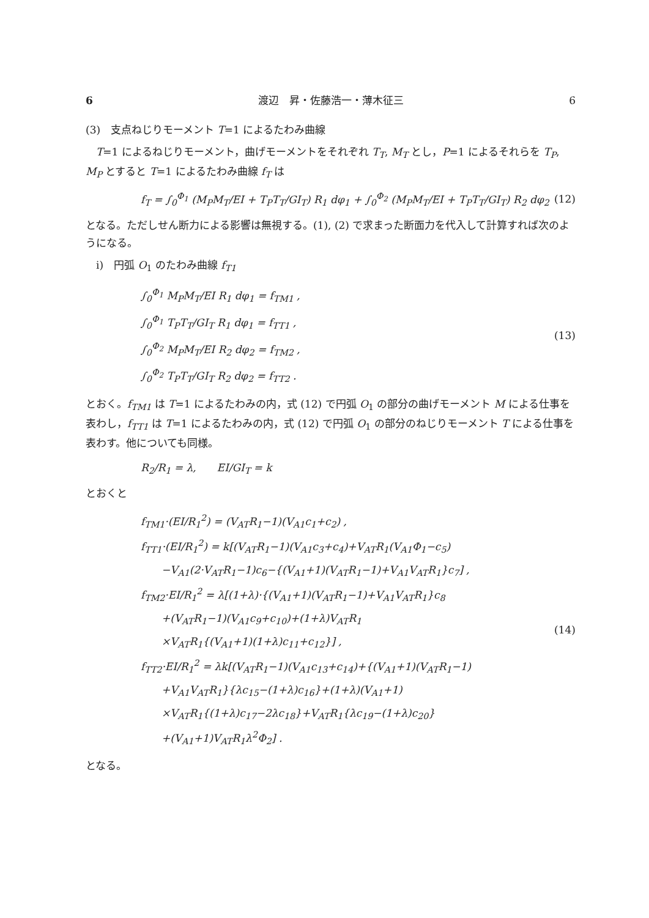6 渡辺　昇・佐藤浩一・薄木征三 6
(3)　支点ねじりモーメント T=1 によるたわみ曲線
　T=1 によるねじりモーメント，曲げモーメントをそれぞれ T<sub>T</sub>, M<sub>T</sub> とし，P=1 によるそれらを T<sub>P</sub>, M<sub>P</sub> とすると T=1 によるたわみ曲線 f<sub>T</sub> は
f<sub>T</sub> = ∫<sub>0</sub><sup>Φ<sub>1</sub></sup> (M<sub>P</sub>M<sub>T</sub>/EI + T<sub>P</sub>T<sub>T</sub>/GI<sub>T</sub>) R<sub>1</sub> dφ<sub>1</sub> + ∫<sub>0</sub><sup>Φ<sub>2</sub></sup> (M<sub>P</sub>M<sub>T</sub>/EI + T<sub>P</sub>T<sub>T</sub>/GI<sub>T</sub>) R<sub>2</sub> dφ<sub>2</sub> (12)
となる。ただしせん断力による影響は無視する。(1), (2) で求まった断面力を代入して計算すれば次のようになる。
　i)　円弧 O<sub>1</sub> のたわみ曲線 f<sub>T1</sub>
∫<sub>0</sub><sup>Φ<sub>1</sub></sup> M<sub>P</sub>M<sub>T</sub>/EI R<sub>1</sub> dφ<sub>1</sub> = f<sub>TM1</sub> ,
∫<sub>0</sub><sup>Φ<sub>1</sub></sup> T<sub>P</sub>T<sub>T</sub>/GI<sub>T</sub> R<sub>1</sub> dφ<sub>1</sub> = f<sub>TT1</sub> ,
∫<sub>0</sub><sup>Φ<sub>2</sub></sup> M<sub>P</sub>M<sub>T</sub>/EI R<sub>2</sub> dφ<sub>2</sub> = f<sub>TM2</sub> ,
∫<sub>0</sub><sup>Φ<sub>2</sub></sup> T<sub>P</sub>T<sub>T</sub>/GI<sub>T</sub> R<sub>2</sub> dφ<sub>2</sub> = f<sub>TT2</sub> .
(13)
とおく。f<sub>TM1</sub> は T=1 によるたわみの内，式 (12) で円弧 O<sub>1</sub> の部分の曲げモーメント M による仕事を表わし，f<sub>TT1</sub> は T=1 によるたわみの内，式 (12) で円弧 O<sub>1</sub> の部分のねじりモーメント T による仕事を表わす。他についても同様。
R<sub>2</sub>/R<sub>1</sub> = λ,　　EI/GI<sub>T</sub> = k
とおくと
f<sub>TM1</sub>·(EI/R<sub>1</sub><sup>2</sup>) = (V<sub>AT</sub>R<sub>1</sub>−1)(V<sub>A1</sub>c<sub>1</sub>+c<sub>2</sub>) ,
f<sub>TT1</sub>·(EI/R<sub>1</sub><sup>2</sup>) = k[(V<sub>AT</sub>R<sub>1</sub>−1)(V<sub>A1</sub>c<sub>3</sub>+c<sub>4</sub>)+V<sub>AT</sub>R<sub>1</sub>(V<sub>A1</sub>Φ<sub>1</sub>−c<sub>5</sub>)
　　−V<sub>A1</sub>(2·V<sub>AT</sub>R<sub>1</sub>−1)c<sub>6</sub>−{(V<sub>A1</sub>+1)(V<sub>AT</sub>R<sub>1</sub>−1)+V<sub>A1</sub>V<sub>AT</sub>R<sub>1</sub>}c<sub>7</sub>] ,
f<sub>TM2</sub>·EI/R<sub>1</sub><sup>2</sup> = λ[(1+λ)·{(V<sub>A1</sub>+1)(V<sub>AT</sub>R<sub>1</sub>−1)+V<sub>A1</sub>V<sub>AT</sub>R<sub>1</sub>}c<sub>8</sub>
　　+(V<sub>AT</sub>R<sub>1</sub>−1)(V<sub>A1</sub>c<sub>9</sub>+c<sub>10</sub>)+(1+λ)V<sub>AT</sub>R<sub>1</sub>
　　×V<sub>AT</sub>R<sub>1</sub>{(V<sub>A1</sub>+1)(1+λ)c<sub>11</sub>+c<sub>12</sub>}] ,
f<sub>TT2</sub>·EI/R<sub>1</sub><sup>2</sup> = λk[(V<sub>AT</sub>R<sub>1</sub>−1)(V<sub>A1</sub>c<sub>13</sub>+c<sub>14</sub>)+{(V<sub>A1</sub>+1)(V<sub>AT</sub>R<sub>1</sub>−1)
　　+V<sub>A1</sub>V<sub>AT</sub>R<sub>1</sub>}{λc<sub>15</sub>−(1+λ)c<sub>16</sub>}+(1+λ)(V<sub>A1</sub>+1)
　　×V<sub>AT</sub>R<sub>1</sub>{(1+λ)c<sub>17</sub>−2λc<sub>18</sub>}+V<sub>AT</sub>R<sub>1</sub>{λc<sub>19</sub>−(1+λ)c<sub>20</sub>}
　　+(V<sub>A1</sub>+1)V<sub>AT</sub>R<sub>1</sub>λ<sup>2</sup>Φ<sub>2</sub>] .
(14)
となる。